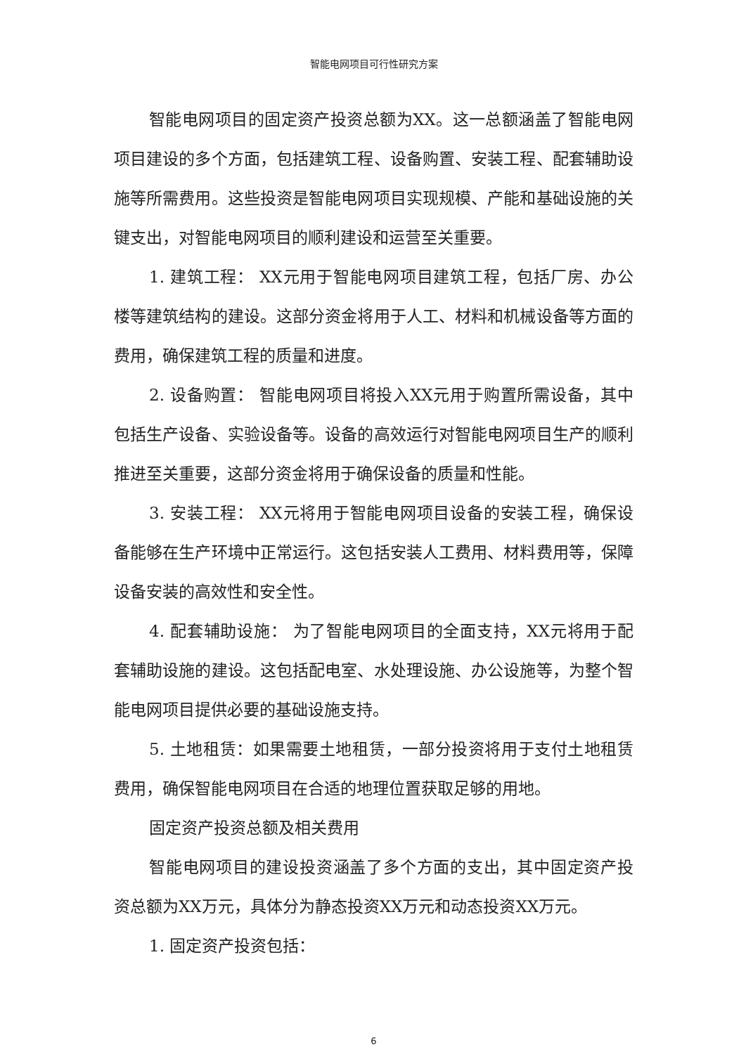智能电网项目可行性研究方案
智能电网项目的固定资产投资总额为XX。这一总额涵盖了智能电网项目建设的多个方面，包括建筑工程、设备购置、安装工程、配套辅助设施等所需费用。这些投资是智能电网项目实现规模、产能和基础设施的关键支出，对智能电网项目的顺利建设和运营至关重要。
1. 建筑工程： XX元用于智能电网项目建筑工程，包括厂房、办公楼等建筑结构的建设。这部分资金将用于人工、材料和机械设备等方面的费用，确保建筑工程的质量和进度。
2. 设备购置： 智能电网项目将投入XX元用于购置所需设备，其中包括生产设备、实验设备等。设备的高效运行对智能电网项目生产的顺利推进至关重要，这部分资金将用于确保设备的质量和性能。
3. 安装工程： XX元将用于智能电网项目设备的安装工程，确保设备能够在生产环境中正常运行。这包括安装人工费用、材料费用等，保障设备安装的高效性和安全性。
4. 配套辅助设施： 为了智能电网项目的全面支持，XX元将用于配套辅助设施的建设。这包括配电室、水处理设施、办公设施等，为整个智能电网项目提供必要的基础设施支持。
5. 土地租赁：如果需要土地租赁，一部分投资将用于支付土地租赁费用，确保智能电网项目在合适的地理位置获取足够的用地。
固定资产投资总额及相关费用
智能电网项目的建设投资涵盖了多个方面的支出，其中固定资产投资总额为XX万元，具体分为静态投资XX万元和动态投资XX万元。
1. 固定资产投资包括：
6